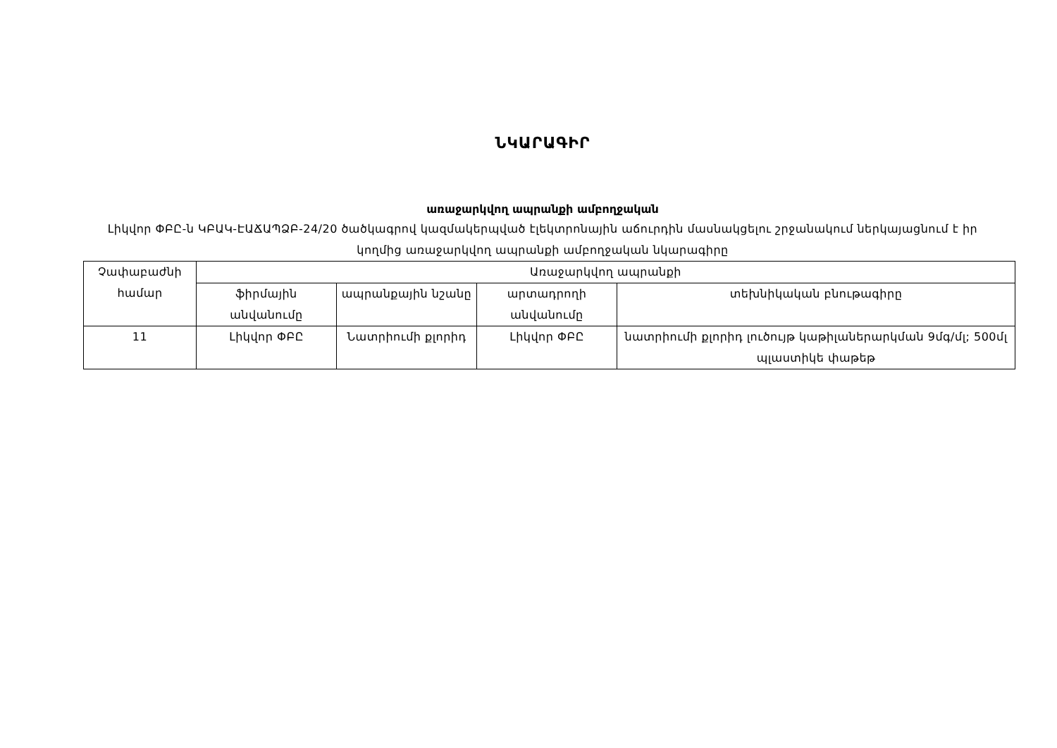ՆԿԱՐԱԳԻՐ
առաջարկվող ապրանքի ամբողջական
Լիկվոր ՓԲԸ-ն ԿԲԱԿ-ԷԱՃԱՊՁԲ-24/20 ծածկագրով կազմակերպված էլեկտրոնային աճուրդին մասնակցելու շրջանակում ներկայացնում է իր կողմից առաջարկվող ապրանքի ամբողջական նկարագիրը
| Չափաբաժնի համար | Առաջարկվող ապրանքի | | | |
| --- | --- | --- | --- | --- |
| | ֆիրմային անվանումը | ապրանքային նշանը | արտադրողի անվանումը | տեխնիկական բնութագիրը |
| 11 | Լիկվոր ՓԲԸ | Նատրիումի քլորիդ | Լիկվոր ՓԲԸ | նատրիումի քլորիդ լուծույթ կաթիլաներարկման 9մգ/մլ; 500մլ պլաստիկե փաթեթ |